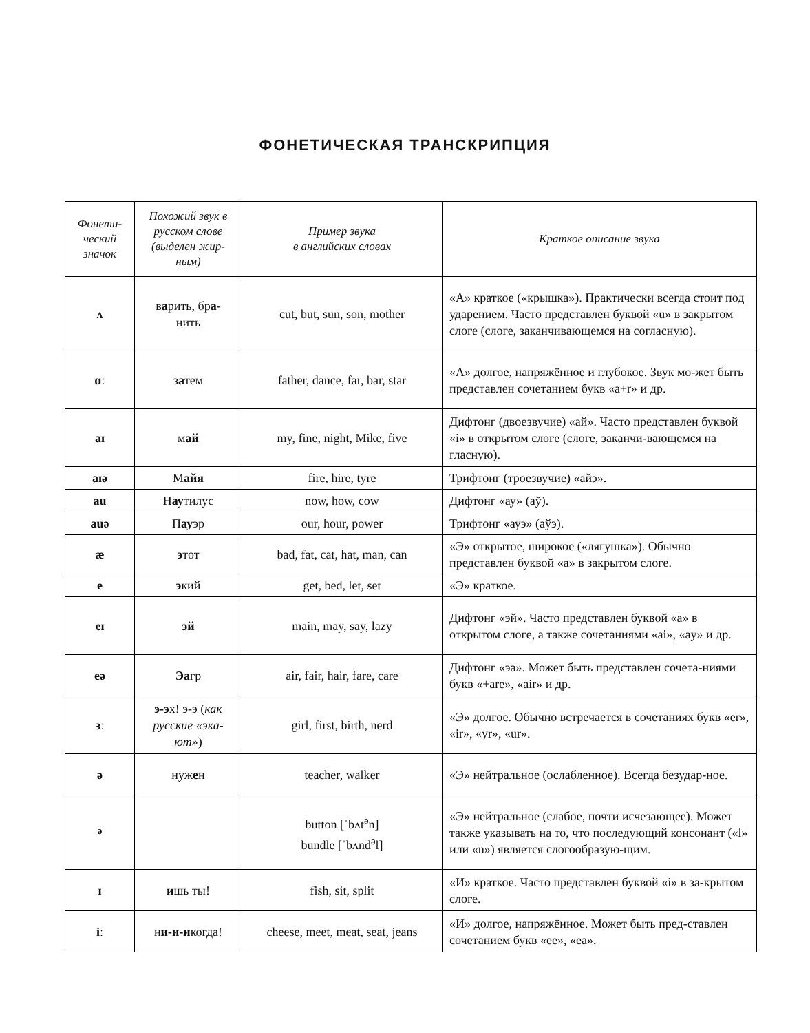ФОНЕТИЧЕСКАЯ ТРАНСКРИПЦИЯ
| Фонети- ческий значок | Похожий звук в русском слове (выделен жир-ным) | Пример звука в английских словах | Краткое описание звука |
| --- | --- | --- | --- |
| ʌ | в а рить, бр а - нить | cut, but, sun, son, mother | «А» краткое («крышка»). Практически всегда стоит под ударением. Часто представлен буквой «u» в закрытом слоге (слоге, заканчивающемся на согласную). |
| ɑː | з а тем | father, dance, far, bar, star | «А» долгое, напряжённое и глубокое. Звук мо-жет быть представлен сочетанием букв «a+r» и др. |
| aɪ | м ай | my, fine, night, Mike, five | Дифтонг (двоезвучие) «ай». Часто представлен буквой «i» в открытом слоге (слоге, заканчи-вающемся на гласную). |
| aɪə | М айя | fire, hire, tyre | Трифтонг (троезвучие) «айэ». |
| au | Н ау тилус | now, how, cow | Дифтонг «ау» (аў). |
| auə | П ау эр | our, hour, power | Трифтонг «ауэ» (аўэ). |
| æ | э тот | bad, fat, cat, hat, man, can | «Э» открытое, широкое («лягушка»). Обычно представлен буквой «a» в закрытом слоге. |
| e | э кий | get, bed, let, set | «Э» краткое. |
| eɪ | эй | main, may, say, lazy | Дифтонг «эй». Часто представлен буквой «a» в открытом слоге, а также сочетаниями «ai», «ay» и др. |
| eə | Эа гр | air, fair, hair, fare, care | Дифтонг «эа». Может быть представлен сочета-ниями букв «+are», «air» и др. |
| ɜː | э-э х! э-э ( как русские «эка-ют» ) | girl, first, birth, nerd | «Э» долгое. Обычно встречается в сочетаниях букв «er», «ir», «yr», «ur». |
| ə | нуж е н | teach er , walk er | «Э» нейтральное (ослабленное). Всегда безудар-ное. |
| <sup>ə</sup> | | button [ˈbʌt<sup>ə</sup>n] bundle [ˈbʌnd<sup>ə</sup>l] | «Э» нейтральное (слабое, почти исчезающее). Может также указывать на то, что последующий консонант («l» или «n») является слогообразую-щим. |
| ɪ | и шь ты! | fish, sit, split | «И» краткое. Часто представлен буквой «i» в за-крытом слоге. |
| iː | н и-и-и когда! | cheese, meet, meat, seat, jeans | «И» долгое, напряжённое. Может быть пред-ставлен сочетанием букв «ee», «ea». |